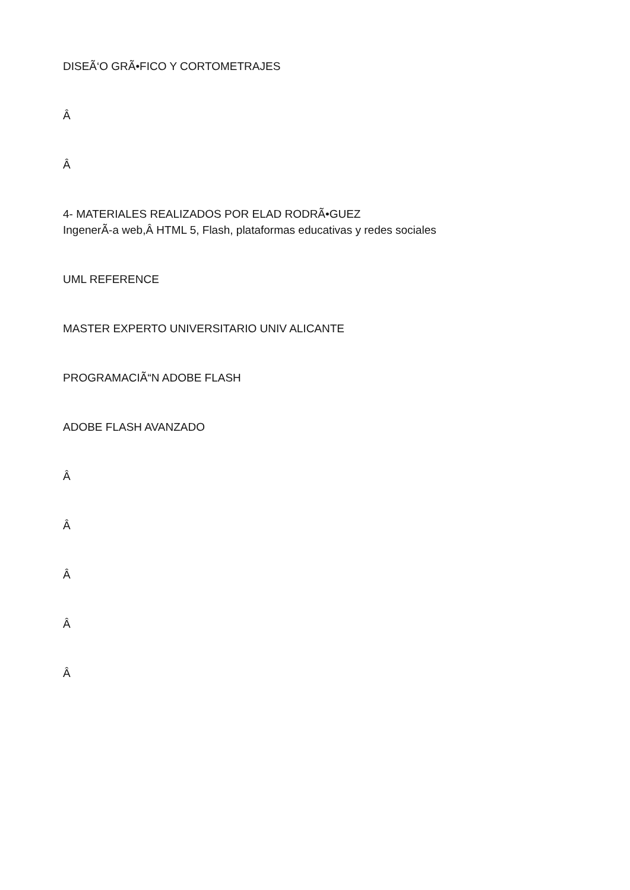DISEÃ‘O GRÃ•FICO Y CORTOMETRAJES
Â
Â
4- MATERIALES REALIZADOS POR ELAD RODRÃ•GUEZ
IngenerÃ-a web,Â HTML 5, Flash, plataformas educativas y redes sociales
UML REFERENCE
MASTER EXPERTO UNIVERSITARIO UNIV ALICANTE
PROGRAMACIÃ“N ADOBE FLASH
ADOBE FLASH AVANZADO
Â
Â
Â
Â
Â